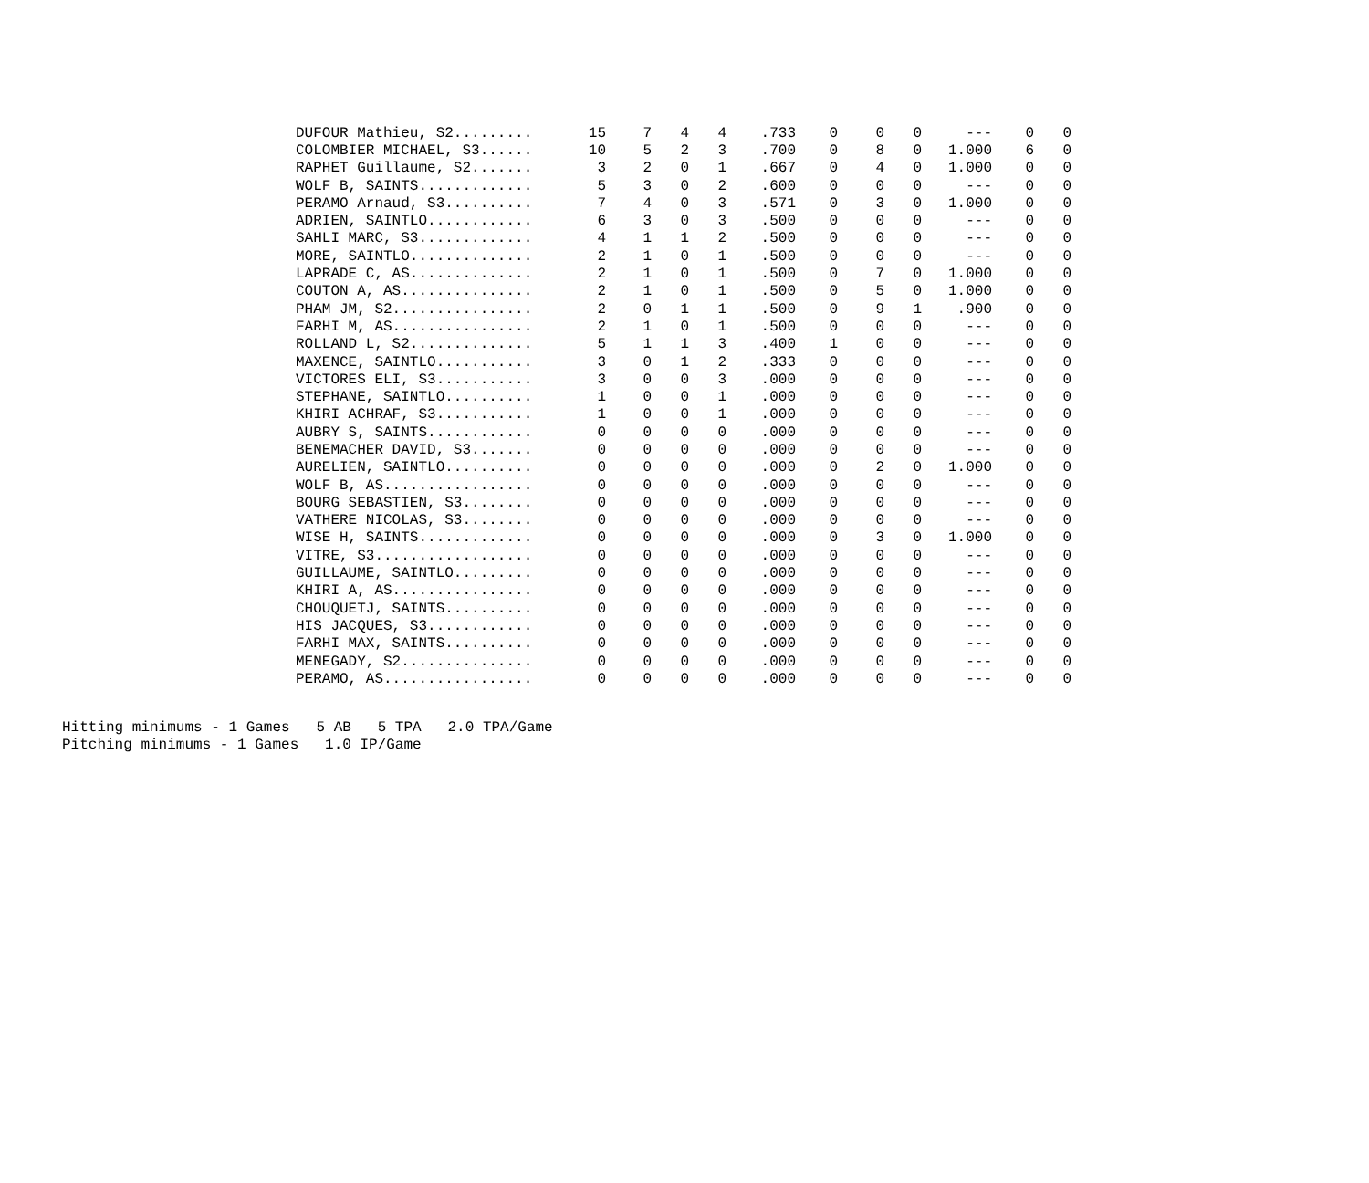| DUFOUR Mathieu, S2......... | 15 | 7 | 4 | 4 | .733 | 0 | 0 | 0 | --- | 0 | 0 |
| COLOMBIER MICHAEL, S3...... | 10 | 5 | 2 | 3 | .700 | 0 | 8 | 0 | 1.000 | 6 | 0 |
| RAPHET Guillaume, S2....... | 3 | 2 | 0 | 1 | .667 | 0 | 4 | 0 | 1.000 | 0 | 0 |
| WOLF B, SAINTS............. | 5 | 3 | 0 | 2 | .600 | 0 | 0 | 0 | --- | 0 | 0 |
| PERAMO Arnaud, S3.......... | 7 | 4 | 0 | 3 | .571 | 0 | 3 | 0 | 1.000 | 0 | 0 |
| ADRIEN, SAINTLO............ | 6 | 3 | 0 | 3 | .500 | 0 | 0 | 0 | --- | 0 | 0 |
| SAHLI MARC, S3............. | 4 | 1 | 1 | 2 | .500 | 0 | 0 | 0 | --- | 0 | 0 |
| MORE, SAINTLO.............. | 2 | 1 | 0 | 1 | .500 | 0 | 0 | 0 | --- | 0 | 0 |
| LAPRADE C, AS.............. | 2 | 1 | 0 | 1 | .500 | 0 | 7 | 0 | 1.000 | 0 | 0 |
| COUTON A, AS............... | 2 | 1 | 0 | 1 | .500 | 0 | 5 | 0 | 1.000 | 0 | 0 |
| PHAM JM, S2................ | 2 | 0 | 1 | 1 | .500 | 0 | 9 | 1 | .900 | 0 | 0 |
| FARHI M, AS................ | 2 | 1 | 0 | 1 | .500 | 0 | 0 | 0 | --- | 0 | 0 |
| ROLLAND L, S2.............. | 5 | 1 | 1 | 3 | .400 | 1 | 0 | 0 | --- | 0 | 0 |
| MAXENCE, SAINTLO........... | 3 | 0 | 1 | 2 | .333 | 0 | 0 | 0 | --- | 0 | 0 |
| VICTORES ELI, S3........... | 3 | 0 | 0 | 3 | .000 | 0 | 0 | 0 | --- | 0 | 0 |
| STEPHANE, SAINTLO.......... | 1 | 0 | 0 | 1 | .000 | 0 | 0 | 0 | --- | 0 | 0 |
| KHIRI ACHRAF, S3........... | 1 | 0 | 0 | 1 | .000 | 0 | 0 | 0 | --- | 0 | 0 |
| AUBRY S, SAINTS............ | 0 | 0 | 0 | 0 | .000 | 0 | 0 | 0 | --- | 0 | 0 |
| BENEMACHER DAVID, S3....... | 0 | 0 | 0 | 0 | .000 | 0 | 0 | 0 | --- | 0 | 0 |
| AURELIEN, SAINTLO.......... | 0 | 0 | 0 | 0 | .000 | 0 | 2 | 0 | 1.000 | 0 | 0 |
| WOLF B, AS................. | 0 | 0 | 0 | 0 | .000 | 0 | 0 | 0 | --- | 0 | 0 |
| BOURG SEBASTIEN, S3........ | 0 | 0 | 0 | 0 | .000 | 0 | 0 | 0 | --- | 0 | 0 |
| VATHERE NICOLAS, S3........ | 0 | 0 | 0 | 0 | .000 | 0 | 0 | 0 | --- | 0 | 0 |
| WISE H, SAINTS............. | 0 | 0 | 0 | 0 | .000 | 0 | 3 | 0 | 1.000 | 0 | 0 |
| VITRE, S3.................. | 0 | 0 | 0 | 0 | .000 | 0 | 0 | 0 | --- | 0 | 0 |
| GUILLAUME, SAINTLO......... | 0 | 0 | 0 | 0 | .000 | 0 | 0 | 0 | --- | 0 | 0 |
| KHIRI A, AS................ | 0 | 0 | 0 | 0 | .000 | 0 | 0 | 0 | --- | 0 | 0 |
| CHOUQUETJ, SAINTS.......... | 0 | 0 | 0 | 0 | .000 | 0 | 0 | 0 | --- | 0 | 0 |
| HIS JACQUES, S3............ | 0 | 0 | 0 | 0 | .000 | 0 | 0 | 0 | --- | 0 | 0 |
| FARHI MAX, SAINTS.......... | 0 | 0 | 0 | 0 | .000 | 0 | 0 | 0 | --- | 0 | 0 |
| MENEGADY, S2............... | 0 | 0 | 0 | 0 | .000 | 0 | 0 | 0 | --- | 0 | 0 |
| PERAMO, AS................. | 0 | 0 | 0 | 0 | .000 | 0 | 0 | 0 | --- | 0 | 0 |
Hitting minimums - 1 Games 5 AB 5 TPA 2.0 TPA/Game Pitching minimums - 1 Games 1.0 IP/Game